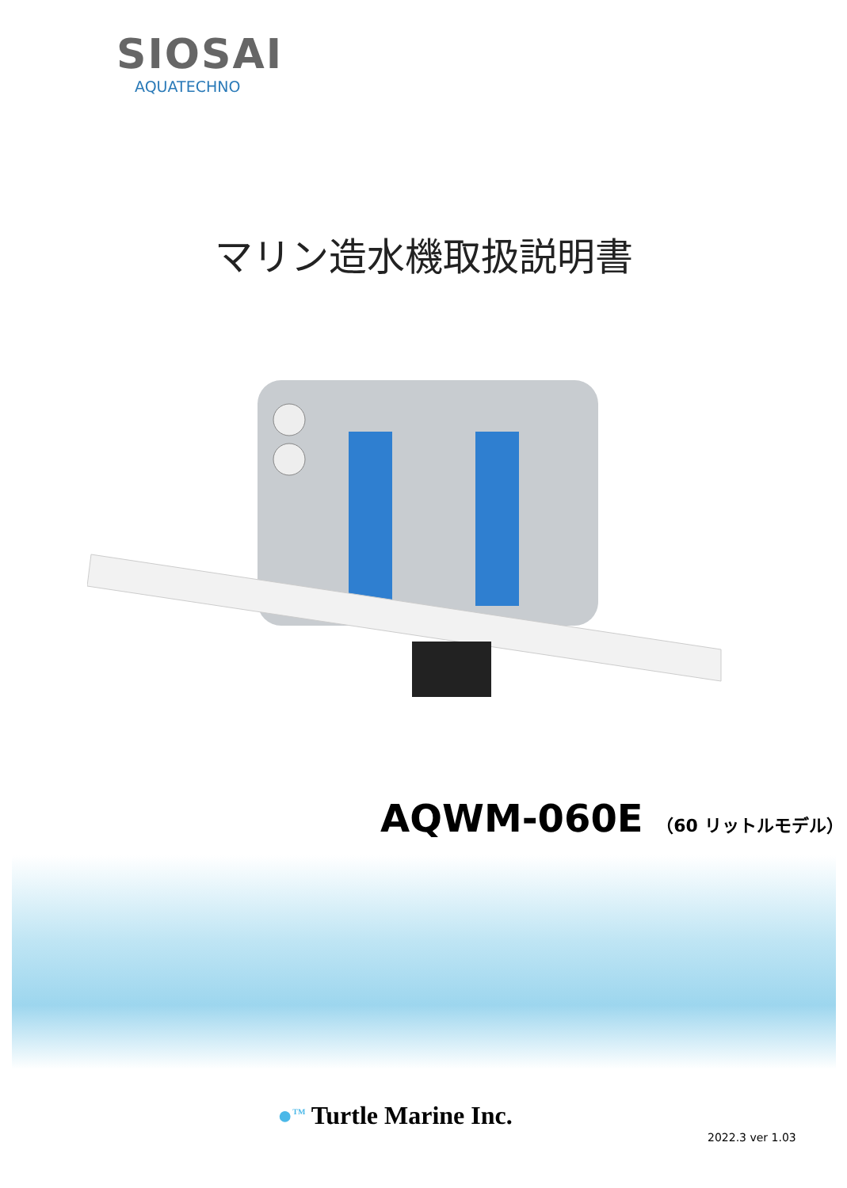SIOSAI
AQUATECHNO
マリン造水機取扱説明書
AQWM-060E （60 リットルモデル）
●<sup>TM</sup> Turtle Marine Inc.
2022.3 ver 1.03